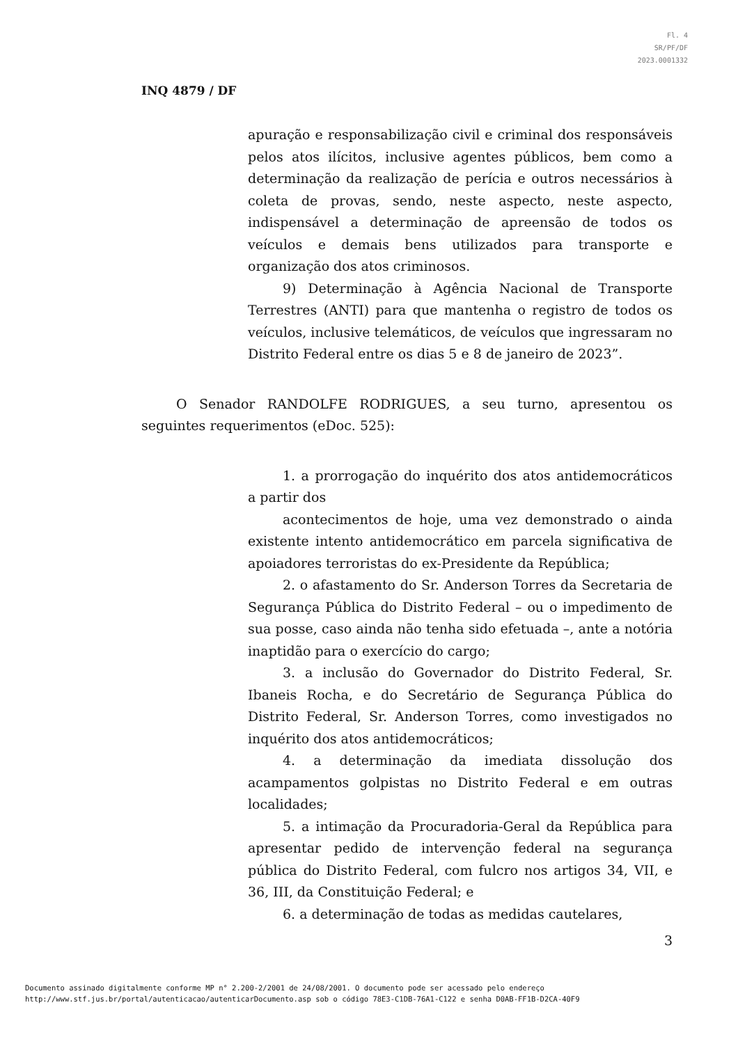Fl. 4
SR/PF/DF
2023.0001332
INQ 4879 / DF
apuração e responsabilização civil e criminal dos responsáveis pelos atos ilícitos, inclusive agentes públicos, bem como a determinação da realização de perícia e outros necessários à coleta de provas, sendo, neste aspecto, neste aspecto, indispensável a determinação de apreensão de todos os veículos e demais bens utilizados para transporte e organização dos atos criminosos.
9) Determinação à Agência Nacional de Transporte Terrestres (ANTI) para que mantenha o registro de todos os veículos, inclusive telemáticos, de veículos que ingressaram no Distrito Federal entre os dias 5 e 8 de janeiro de 2023”.
O Senador RANDOLFE RODRIGUES, a seu turno, apresentou os seguintes requerimentos (eDoc. 525):
1. a prorrogação do inquérito dos atos antidemocráticos a partir dos
acontecimentos de hoje, uma vez demonstrado o ainda existente intento antidemocrático em parcela significativa de apoiadores terroristas do ex-Presidente da República;
2. o afastamento do Sr. Anderson Torres da Secretaria de Segurança Pública do Distrito Federal – ou o impedimento de sua posse, caso ainda não tenha sido efetuada –, ante a notória inaptidão para o exercício do cargo;
3. a inclusão do Governador do Distrito Federal, Sr. Ibaneis Rocha, e do Secretário de Segurança Pública do Distrito Federal, Sr. Anderson Torres, como investigados no inquérito dos atos antidemocráticos;
4. a determinação da imediata dissolução dos acampamentos golpistas no Distrito Federal e em outras localidades;
5. a intimação da Procuradoria-Geral da República para apresentar pedido de intervenção federal na segurança pública do Distrito Federal, com fulcro nos artigos 34, VII, e 36, III, da Constituição Federal; e
6. a determinação de todas as medidas cautelares,
3
Documento assinado digitalmente conforme MP n° 2.200-2/2001 de 24/08/2001. O documento pode ser acessado pelo endereço
http://www.stf.jus.br/portal/autenticacao/autenticarDocumento.asp sob o código 78E3-C1DB-76A1-C122 e senha D0AB-FF1B-D2CA-40F9